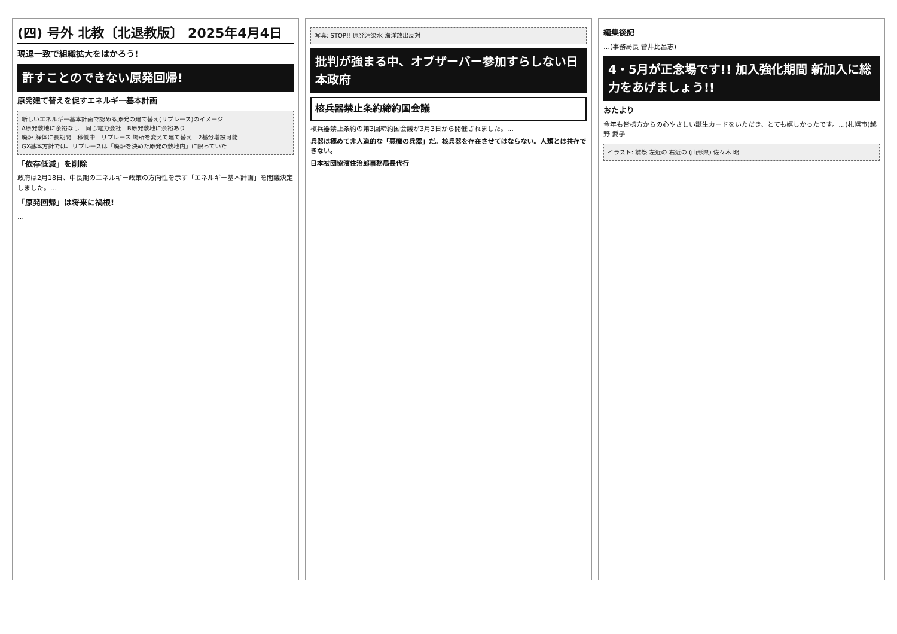(四) 号外 北教〔北退教版〕 2025年4月4日
現退一致で組織拡大をはかろう!
許すことのできない原発回帰!
原発建て替えを促すエネルギー基本計画
新しいエネルギー基本計画で認める原発の建て替え(リプレース)のイメージ
A原発敷地に余裕なし　同じ電力会社　B原発敷地に余裕あり
廃炉 解体に長期間　稼働中　リプレース 場所を変えて建て替え　2基分増設可能
GX基本方針では、リプレースは「廃炉を決めた原発の敷地内」に限っていた
「依存低減」を削除
政府は2月18日、中長期のエネルギー政策の方向性を示す「エネルギー基本計画」を閣議決定しました。…
「原発回帰」は将来に禍根!
…
写真: STOP!! 原発汚染水 海洋放出反対
批判が強まる中、オブザーバー参加すらしない日本政府
核兵器禁止条約締約国会議
核兵器禁止条約の第3回締約国会議が3月3日から開催されました。…
兵器は極めて非人道的な「悪魔の兵器」だ。核兵器を存在させてはならない。人類とは共存できない。
日本被団協濱住治郎事務局長代行
編集後記
…(事務局長 菅井比呂志)
4・5月が正念場です!! 加入強化期間 新加入に総力をあげましょう!!
おたより
今年も皆様方からの心やさしい誕生カードをいただき、とても嬉しかったです。…(札幌市)越野 愛子
イラスト: 雛祭 左近の 右近の (山形県) 佐々木 昭